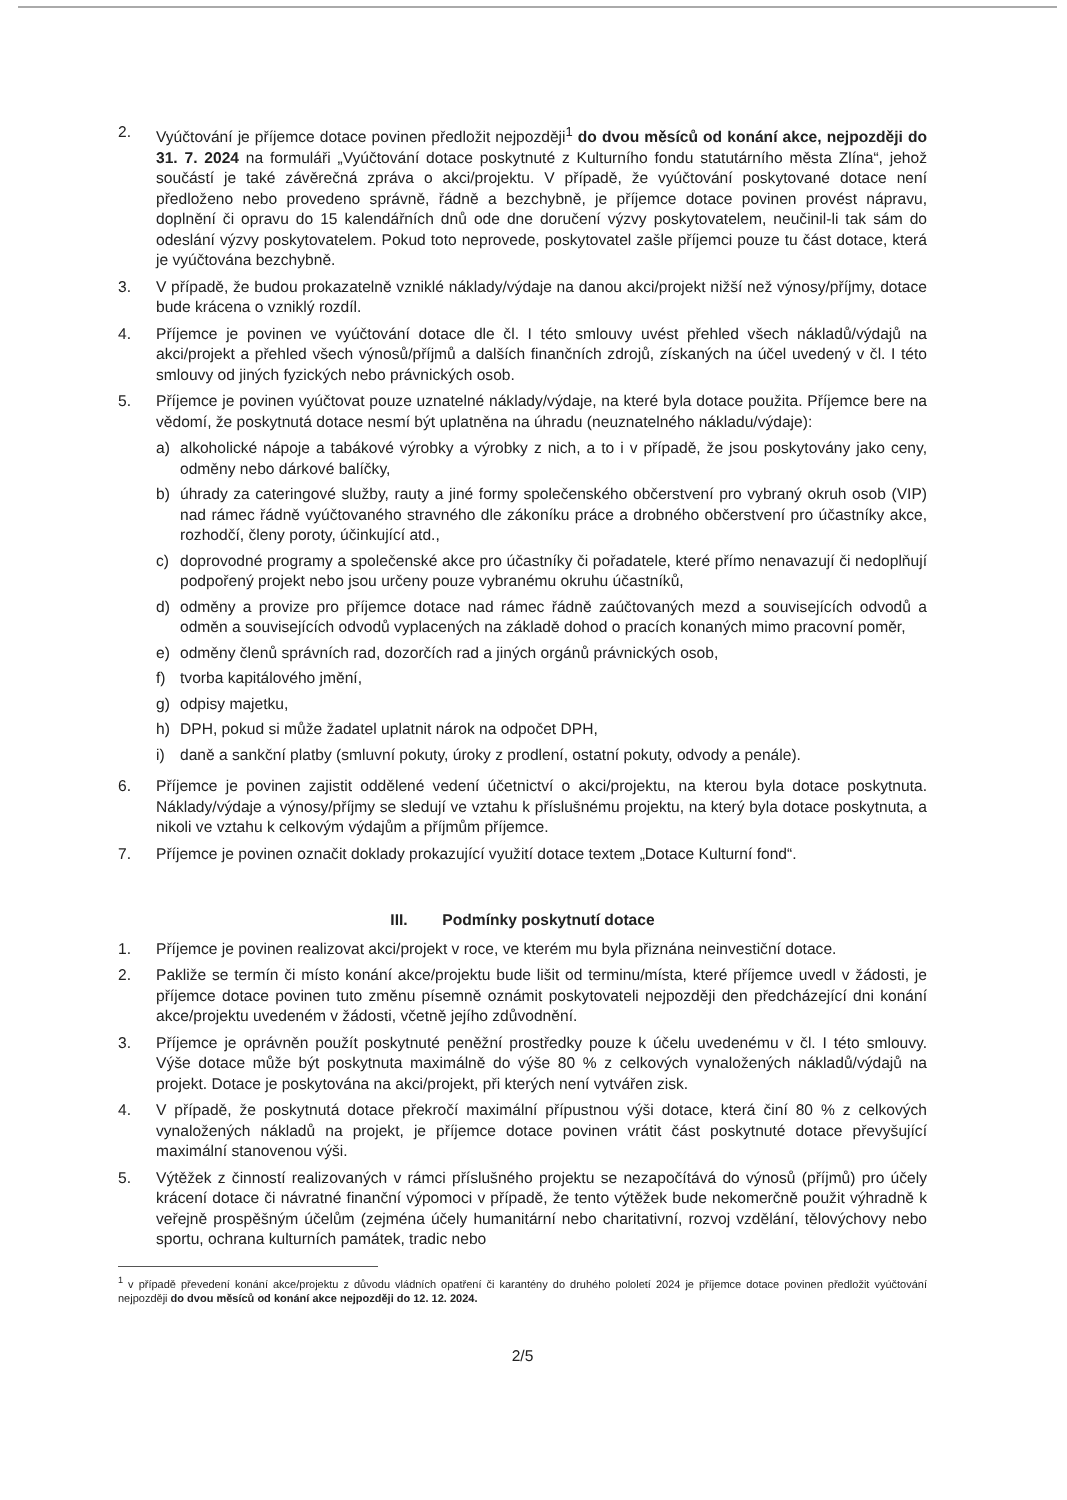2. Vyúčtování je příjemce dotace povinen předložit nejpozději<sup>1</sup> do dvou měsíců od konání akce, nejpozději do 31. 7. 2024 na formuláři „Vyúčtování dotace poskytnuté z Kulturního fondu statutárního města Zlína“, jehož součástí je také závěrečná zpráva o akci/projektu. V případě, že vyúčtování poskytované dotace není předloženo nebo provedeno správně, řádně a bezchybně, je příjemce dotace povinen provést nápravu, doplnění či opravu do 15 kalendářních dnů ode dne doručení výzvy poskytovatelem, neučinil-li tak sám do odeslání výzvy poskytovatelem. Pokud toto neprovede, poskytovatel zašle příjemci pouze tu část dotace, která je vyúčtována bezchybně.
3. V případě, že budou prokazatelně vzniklé náklady/výdaje na danou akci/projekt nižší než výnosy/příjmy, dotace bude krácena o vzniklý rozdíl.
4. Příjemce je povinen ve vyúčtování dotace dle čl. I této smlouvy uvést přehled všech nákladů/výdajů na akci/projekt a přehled všech výnosů/příjmů a dalších finančních zdrojů, získaných na účel uvedený v čl. I této smlouvy od jiných fyzických nebo právnických osob.
5. Příjemce je povinen vyúčtovat pouze uznatelné náklady/výdaje, na které byla dotace použita. Příjemce bere na vědomí, že poskytnutá dotace nesmí být uplatněna na úhradu (neuznatelného nákladu/výdaje):
a) alkoholické nápoje a tabákové výrobky a výrobky z nich, a to i v případě, že jsou poskytovány jako ceny, odměny nebo dárkové balíčky,
b) úhrady za cateringové služby, rauty a jiné formy společenského občerstvení pro vybraný okruh osob (VIP) nad rámec řádně vyúčtovaného stravného dle zákoníku práce a drobného občerstvení pro účastníky akce, rozhodčí, členy poroty, účinkující atd.,
c) doprovodné programy a společenské akce pro účastníky či pořadatele, které přímo nenavazují či nedoplňují podpořený projekt nebo jsou určeny pouze vybranému okruhu účastníků,
d) odměny a provize pro příjemce dotace nad rámec řádně zaúčtovaných mezd a souvisejících odvodů a odměn a souvisejících odvodů vyplacených na základě dohod o pracích konaných mimo pracovní poměr,
e) odměny členů správních rad, dozorčích rad a jiných orgánů právnických osob,
f) tvorba kapitálového jmění,
g) odpisy majetku,
h) DPH, pokud si může žadatel uplatnit nárok na odpočet DPH,
i) daně a sankční platby (smluvní pokuty, úroky z prodlení, ostatní pokuty, odvody a penále).
6. Příjemce je povinen zajistit oddělené vedení účetnictví o akci/projektu, na kterou byla dotace poskytnuta. Náklady/výdaje a výnosy/příjmy se sledují ve vztahu k příslušnému projektu, na který byla dotace poskytnuta, a nikoli ve vztahu k celkovým výdajům a příjmům příjemce.
7. Příjemce je povinen označit doklady prokazující využití dotace textem „Dotace Kulturní fond“.
III. Podmínky poskytnutí dotace
1. Příjemce je povinen realizovat akci/projekt v roce, ve kterém mu byla přiznána neinvestiční dotace.
2. Pakliže se termín či místo konání akce/projektu bude lišit od terminu/místa, které příjemce uvedl v žádosti, je příjemce dotace povinen tuto změnu písemně oznámit poskytovateli nejpozději den předcházející dni konání akce/projektu uvedeném v žádosti, včetně jejího zdůvodnění.
3. Příjemce je oprávněn použít poskytnuté peněžní prostředky pouze k účelu uvedenému v čl. I této smlouvy. Výše dotace může být poskytnuta maximálně do výše 80 % z celkových vynaložených nákladů/výdajů na projekt. Dotace je poskytována na akci/projekt, při kterých není vytvářen zisk.
4. V případě, že poskytnutá dotace překročí maximální přípustnou výši dotace, která činí 80 % z celkových vynaložených nákladů na projekt, je příjemce dotace povinen vrátit část poskytnuté dotace převyšující maximální stanovenou výši.
5. Výtěžek z činností realizovaných v rámci příslušného projektu se nezapočítává do výnosů (příjmů) pro účely krácení dotace či návratné finanční výpomoci v případě, že tento výtěžek bude nekomerčně použit výhradně k veřejně prospěšným účelům (zejména účely humanitární nebo charitativní, rozvoj vzdělání, tělovýchovy nebo sportu, ochrana kulturních památek, tradic nebo
<sup>1</sup> v případě převedení konání akce/projektu z důvodu vládních opatření či karantény do druhého pololetí 2024 je příjemce dotace povinen předložit vyúčtování nejpozději do dvou měsíců od konání akce nejpozději do 12. 12. 2024.
2/5